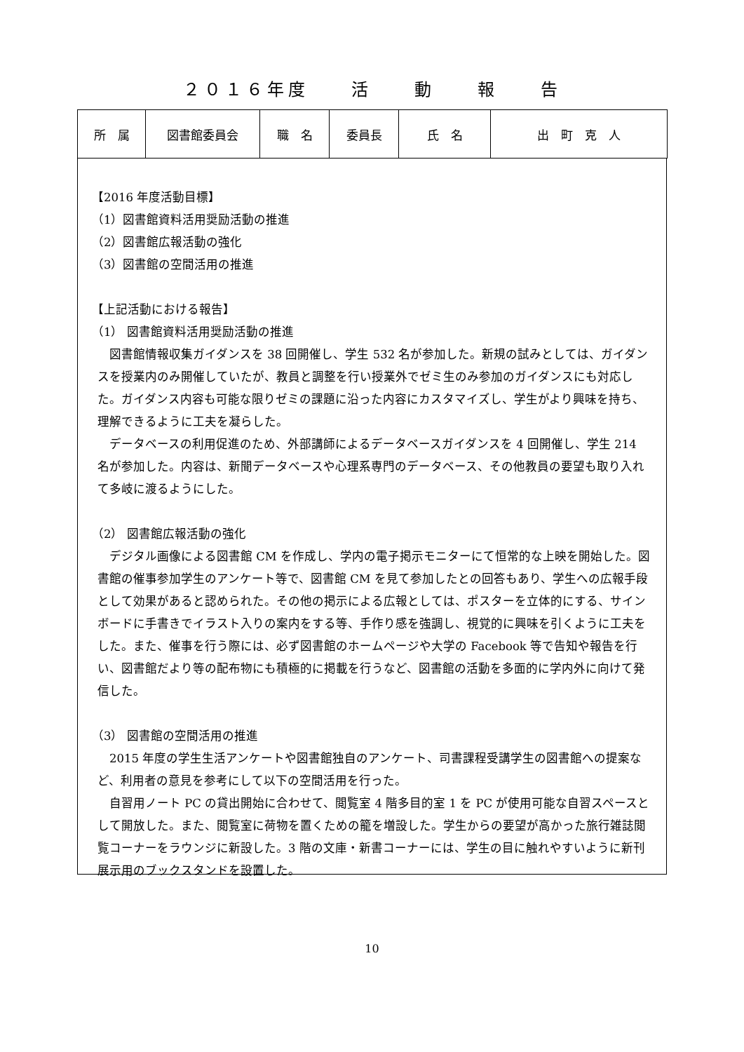２０１６年度　　活　　動　　報　　告
| 所 属 | 図書館委員会 | 職 名 | 委員長 | 氏 名 | 出 町 克 人 |
【2016 年度活動目標】
（1）図書館資料活用奨励活動の推進
（2）図書館広報活動の強化
（3）図書館の空間活用の推進
【上記活動における報告】
（1） 図書館資料活用奨励活動の推進
　図書館情報収集ガイダンスを 38 回開催し、学生 532 名が参加した。新規の試みとしては、ガイダンスを授業内のみ開催していたが、教員と調整を行い授業外でゼミ生のみ参加のガイダンスにも対応した。ガイダンス内容も可能な限りゼミの課題に沿った内容にカスタマイズし、学生がより興味を持ち、理解できるように工夫を凝らした。
　データベースの利用促進のため、外部講師によるデータベースガイダンスを 4 回開催し、学生 214 名が参加した。内容は、新聞データベースや心理系専門のデータベース、その他教員の要望も取り入れて多岐に渡るようにした。
（2） 図書館広報活動の強化
　デジタル画像による図書館 CM を作成し、学内の電子掲示モニターにて恒常的な上映を開始した。図書館の催事参加学生のアンケート等で、図書館 CM を見て参加したとの回答もあり、学生への広報手段として効果があると認められた。その他の掲示による広報としては、ポスターを立体的にする、サインボードに手書きでイラスト入りの案内をする等、手作り感を強調し、視覚的に興味を引くように工夫をした。また、催事を行う際には、必ず図書館のホームページや大学の Facebook 等で告知や報告を行い、図書館だより等の配布物にも積極的に掲載を行うなど、図書館の活動を多面的に学内外に向けて発信した。
（3） 図書館の空間活用の推進
　2015 年度の学生生活アンケートや図書館独自のアンケート、司書課程受講学生の図書館への提案など、利用者の意見を参考にして以下の空間活用を行った。
　自習用ノート PC の貸出開始に合わせて、閲覧室 4 階多目的室 1 を PC が使用可能な自習スペースとして開放した。また、閲覧室に荷物を置くための籠を増設した。学生からの要望が高かった旅行雑誌閲覧コーナーをラウンジに新設した。3 階の文庫・新書コーナーには、学生の目に触れやすいように新刊展示用のブックスタンドを設置した。
10